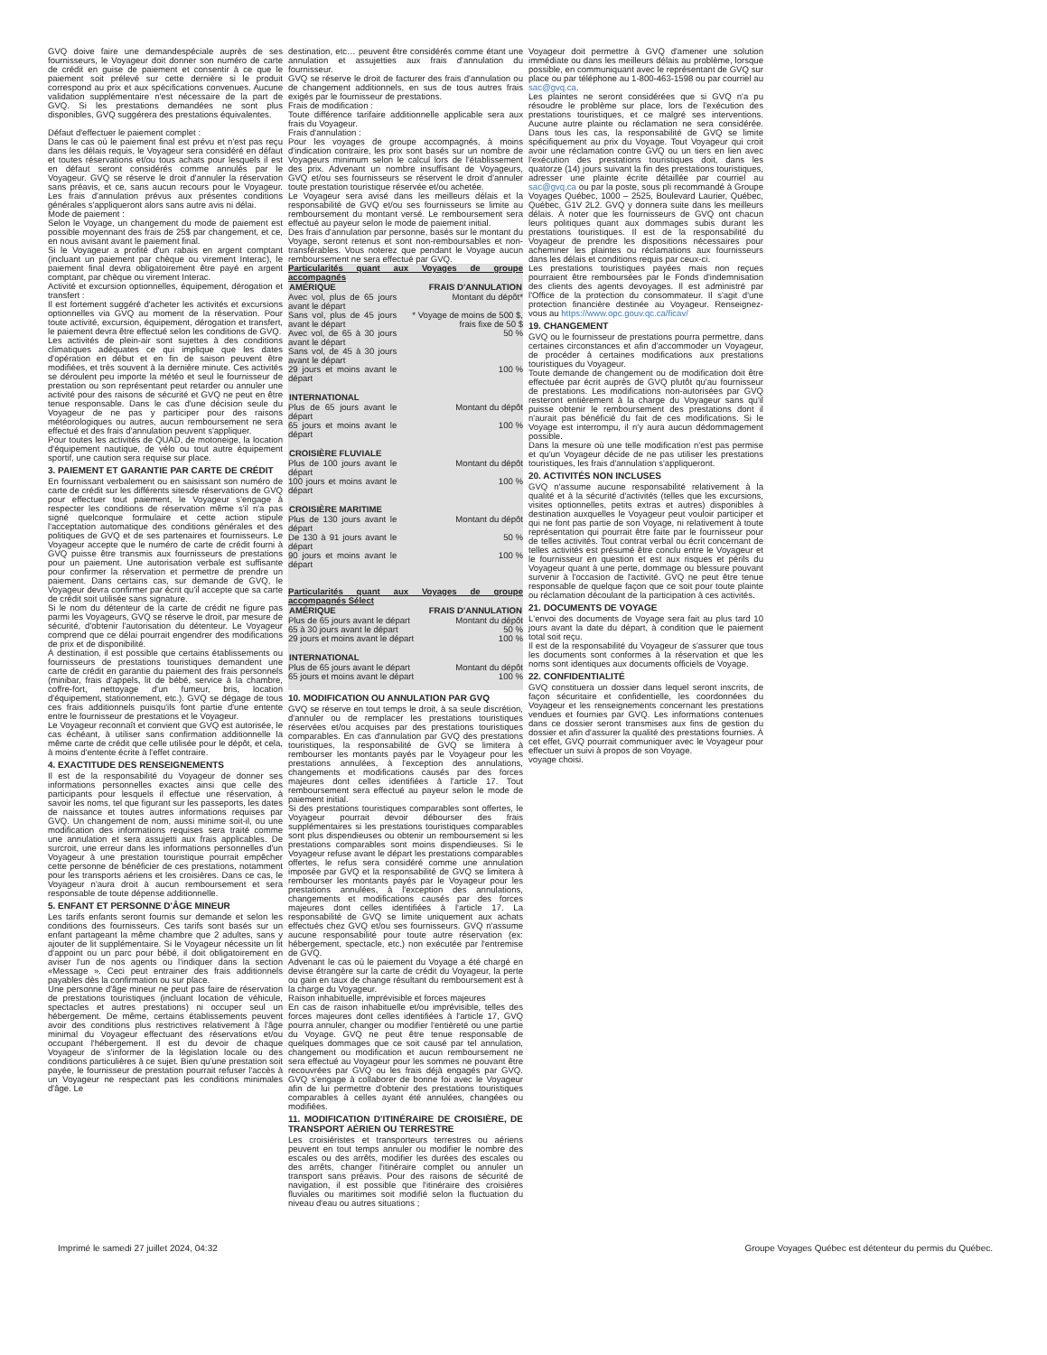GVQ doive faire une demandespéciale auprès de ses fournisseurs, le Voyageur doit donner son numéro de carte de crédit en guise de paiement et consentir à ce que le paiement soit prélevé sur cette dernière si le produit correspond au prix et aux spécifications convenues. Aucune validation supplémentaire n'est nécessaire de la part de GVQ. Si les prestations demandées ne sont plus disponibles, GVQ suggérera des prestations équivalentes.
Défaut d'effectuer le paiement complet :
Dans le cas où le paiement final est prévu et n'est pas reçu dans les délais requis, le Voyageur sera considéré en défaut et toutes réservations et/ou tous achats pour lesquels il est en défaut seront considérés comme annulés par le Voyageur. GVQ se réserve le droit d'annuler la réservation sans préavis, et ce, sans aucun recours pour le Voyageur. Les frais d'annulation prévus aux présentes conditions générales s'appliqueront alors sans autre avis ni délai.
Mode de paiement :
Selon le Voyage, un changement du mode de paiement est possible moyennant des frais de 25$ par changement, et ce, en nous avisant avant le paiement final.
Si le Voyageur a profité d'un rabais en argent comptant (incluant un paiement par chèque ou virement Interac), le paiement final devra obligatoirement être payé en argent comptant, par chèque ou virement Interac.
Activité et excursion optionnelles, équipement, dérogation et transfert :
Il est fortement suggéré d'acheter les activités et excursions optionnelles via GVQ au moment de la réservation. Pour toute activité, excursion, équipement, dérogation et transfert, le paiement devra être effectué selon les conditions de GVQ.
Les activités de plein-air sont sujettes à des conditions climatiques adéquates ce qui implique que les dates d'opération en début et en fin de saison peuvent être modifiées, et très souvent à la dernière minute. Ces activités se déroulent peu importe la météo et seul le fournisseur de prestation ou son représentant peut retarder ou annuler une activité pour des raisons de sécurité et GVQ ne peut en être tenue responsable. Dans le cas d'une décision seule du Voyageur de ne pas y participer pour des raisons météorologiques ou autres, aucun remboursement ne sera effectué et des frais d'annulation peuvent s'appliquer.
Pour toutes les activités de QUAD, de motoneige, la location d'équipement nautique, de vélo ou tout autre équipement sportif, une caution sera requise sur place.
3. PAIEMENT ET GARANTIE PAR CARTE DE CRÉDIT
En fournissant verbalement ou en saisissant son numéro de carte de crédit sur les différents sitesde réservations de GVQ pour effectuer tout paiement, le Voyageur s'engage à respecter les conditions de réservation même s'il n'a pas signé quelconque formulaire et cette action stipule l'acceptation automatique des conditions générales et des politiques de GVQ et de ses partenaires et fournisseurs. Le Voyageur accepte que le numéro de carte de crédit fourni à GVQ puisse être transmis aux fournisseurs de prestations pour un paiement. Une autorisation verbale est suffisante pour confirmer la réservation et permettre de prendre un paiement. Dans certains cas, sur demande de GVQ, le Voyageur devra confirmer par écrit qu'il accepte que sa carte de crédit soit utilisée sans signature.
Si le nom du détenteur de la carte de crédit ne figure pas parmi les Voyageurs, GVQ se réserve le droit, par mesure de sécurité, d'obtenir l'autorisation du détenteur. Le Voyageur comprend que ce délai pourrait engendrer des modifications de prix et de disponibilité.
À destination, il est possible que certains établissements ou fournisseurs de prestations touristiques demandent une carte de crédit en garantie du paiement des frais personnels (minibar, frais d'appels, lit de bébé, service à la chambre, coffre-fort, nettoyage d'un fumeur, bris, location d'équipement, stationnement, etc.). GVQ se dégage de tous ces frais additionnels puisqu'ils font partie d'une entente entre le fournisseur de prestations et le Voyageur.
Le Voyageur reconnaît et convient que GVQ est autorisée, le cas échéant, à utiliser sans confirmation additionnelle la même carte de crédit que celle utilisée pour le dépôt, et cela, à moins d'entente écrite à l'effet contraire.
4. EXACTITUDE DES RENSEIGNEMENTS
Il est de la responsabilité du Voyageur de donner ses informations personnelles exactes ainsi que celle des participants pour lesquels il effectue une réservation, à savoir les noms, tel que figurant sur les passeports, les dates de naissance et toutes autres informations requises par GVQ. Un changement de nom, aussi minime soit-il, ou une modification des informations requises sera traité comme une annulation et sera assujetti aux frais applicables. De surcroit, une erreur dans les informations personnelles d'un Voyageur à une prestation touristique pourrait empêcher cette personne de bénéficier de ces prestations, notamment pour les transports aériens et les croisières. Dans ce cas, le Voyageur n'aura droit à aucun remboursement et sera responsable de toute dépense additionnelle.
5. ENFANT ET PERSONNE D'ÂGE MINEUR
Les tarifs enfants seront fournis sur demande et selon les conditions des fournisseurs. Ces tarifs sont basés sur un enfant partageant la même chambre que 2 adultes, sans y ajouter de lit supplémentaire. Si le Voyageur nécessite un lit d'appoint ou un parc pour bébé, il doit obligatoirement en aviser l'un de nos agents ou l'indiquer dans la section «Message ». Ceci peut entrainer des frais additionnels payables dès la confirmation ou sur place.
Une personne d'âge mineur ne peut pas faire de réservation de prestations touristiques (incluant location de véhicule, spectacles et autres prestations) ni occuper seul un hébergement. De même, certains établissements peuvent avoir des conditions plus restrictives relativement à l'âge minimal du Voyageur effectuant des réservations et/ou occupant l'hébergement. Il est du devoir de chaque Voyageur de s'informer de la législation locale ou des conditions particulières à ce sujet. Bien qu'une prestation soit payée, le fournisseur de prestation pourrait refuser l'accès à un Voyageur ne respectant pas les conditions minimales d'âge. Le
destination, etc… peuvent être considérés comme étant une annulation et assujetties aux frais d'annulation du fournisseur.
GVQ se réserve le droit de facturer des frais d'annulation ou de changement additionnels, en sus de tous autres frais exigés par le fournisseur de prestations.
Frais de modification :
Toute différence tarifaire additionnelle applicable sera aux frais du Voyageur.
Frais d'annulation :
Pour les voyages de groupe accompagnés, à moins d'indication contraire, les prix sont basés sur un nombre de Voyageurs minimum selon le calcul lors de l'établissement des prix. Advenant un nombre insuffisant de Voyageurs, GVQ et/ou ses fournisseurs se réservent le droit d'annuler toute prestation touristique réservée et/ou achetée.
Le Voyageur sera avisé dans les meilleurs délais et la responsabilité de GVQ et/ou ses fournisseurs se limite au remboursement du montant versé. Le remboursement sera effectué au payeur selon le mode de paiement initial.
Des frais d'annulation par personne, basés sur le montant du Voyage, seront retenus et sont non-remboursables et non-transférables. Vous noterez que pendant le Voyage aucun remboursement ne sera effectué par GVQ.
Particularités quant aux Voyages de groupe accompagnés
| AMÉRIQUE | FRAIS D'ANNULATION |
| --- | --- |
| Avec vol, plus de 65 jours avant le départ | Montant du dépôt* |
| Sans vol, plus de 45 jours avant le départ | * Voyage de moins de 500 $, frais fixe de 50 $ |
| Avec vol, de 65 à 30 jours avant le départ | 50 % |
| Sans vol, de 45 à 30 jours avant le départ | |
| 29 jours et moins avant le départ | 100 % |
| INTERNATIONAL | |
| Plus de 65 jours avant le départ | Montant du dépôt |
| 65 jours et moins avant le départ | 100 % |
| CROISIÈRE FLUVIALE | |
| Plus de 100 jours avant le départ | Montant du dépôt |
| 100 jours et moins avant le départ | 100 % |
| CROISIÈRE MARITIME | |
| Plus de 130 jours avant le départ | Montant du dépôt |
| De 130 à 91 jours avant le départ | 50 % |
| 90 jours et moins avant le départ | 100 % |
Particularités quant aux Voyages de groupe accompagnés Sélect
| AMÉRIQUE | FRAIS D'ANNULATION |
| --- | --- |
| Plus de 65 jours avant le départ | Montant du dépôt |
| 65 à 30 jours avant le départ | 50 % |
| 29 jours et moins avant le départ | 100 % |
| INTERNATIONAL | |
| Plus de 65 jours avant le départ | Montant du dépôt |
| 65 jours et moins avant le départ | 100 % |
10. MODIFICATION OU ANNULATION PAR GVQ
GVQ se réserve en tout temps le droit, à sa seule discrétion, d'annuler ou de remplacer les prestations touristiques réservées et/ou acquises par des prestations touristiques comparables. En cas d'annulation par GVQ des prestations touristiques, la responsabilité de GVQ se limitera à rembourser les montants payés par le Voyageur pour les prestations annulées, à l'exception des annulations, changements et modifications causés par des forces majeures dont celles identifiées à l'article 17. Tout remboursement sera effectué au payeur selon le mode de paiement initial.
Si des prestations touristiques comparables sont offertes, le Voyageur pourrait devoir débourser des frais supplémentaires si les prestations touristiques comparables sont plus dispendieuses ou obtenir un remboursement si les prestations comparables sont moins dispendieuses. Si le Voyageur refuse avant le départ les prestations comparables offertes, le refus sera considéré comme une annulation imposée par GVQ et la responsabilité de GVQ se limitera à rembourser les montants payés par le Voyageur pour les prestations annulées, à l'exception des annulations, changements et modifications causés par des forces majeures dont celles identifiées à l'article 17. La responsabilité de GVQ se limite uniquement aux achats effectués chez GVQ et/ou ses fournisseurs. GVQ n'assume aucune responsabilité pour toute autre réservation (ex: hébergement, spectacle, etc.) non exécutée par l'entremise de GVQ.
Advenant le cas où le paiement du Voyage a été chargé en devise étrangère sur la carte de crédit du Voyageur, la perte ou gain en taux de change résultant du remboursement est à la charge du Voyageur.
Raison inhabituelle, imprévisible et forces majeures
En cas de raison inhabituelle et/ou imprévisible, telles des forces majeures dont celles identifiées à l'article 17, GVQ pourra annuler, changer ou modifier l'entièreté ou une partie du Voyage. GVQ ne peut être tenue responsable de quelques dommages que ce soit causé par tel annulation, changement ou modification et aucun remboursement ne sera effectué au Voyageur pour les sommes ne pouvant être recouvrées par GVQ ou les frais déjà engagés par GVQ. GVQ s'engage à collaborer de bonne foi avec le Voyageur afin de lui permettre d'obtenir des prestations touristiques comparables à celles ayant été annulées, changées ou modifiées.
11. MODIFICATION D'ITINÉRAIRE DE CROISIÈRE, DE TRANSPORT AÉRIEN OU TERRESTRE
Les croisiéristes et transporteurs terrestres ou aériens peuvent en tout temps annuler ou modifier le nombre des escales ou des arrêts, modifier les durées des escales ou des arrêts, changer l'itinéraire complet ou annuler un transport sans préavis. Pour des raisons de sécurité de navigation, il est possible que l'itinéraire des croisières fluviales ou maritimes soit modifié selon la fluctuation du niveau d'eau ou autres situations ;
Voyageur doit permettre à GVQ d'amener une solution immédiate ou dans les meilleurs délais au problème, lorsque possible, en communiquant avec le représentant de GVQ sur place ou par téléphone au 1-800-463-1598 ou par courriel au sac@gvq.ca.
Les plaintes ne seront considérées que si GVQ n'a pu résoudre le problème sur place, lors de l'exécution des prestations touristiques, et ce malgré ses interventions. Aucune autre plainte ou réclamation ne sera considérée. Dans tous les cas, la responsabilité de GVQ se limite spécifiquement au prix du Voyage. Tout Voyageur qui croit avoir une réclamation contre GVQ ou un tiers en lien avec l'exécution des prestations touristiques doit, dans les quatorze (14) jours suivant la fin des prestations touristiques, adresser une plainte écrite détaillée par courriel au sac@gvq.ca ou par la poste, sous pli recommandé à Groupe Voyages Québec, 1000 – 2525, Boulevard Laurier, Québec, Québec, G1V 2L2. GVQ y donnera suite dans les meilleurs délais. À noter que les fournisseurs de GVQ ont chacun leurs politiques quant aux dommages subis durant les prestations touristiques. Il est de la responsabilité du Voyageur de prendre les dispositions nécessaires pour acheminer les plaintes ou réclamations aux fournisseurs dans les délais et conditions requis par ceux-ci.
Les prestations touristiques payées mais non reçues pourraient être remboursées par le Fonds d'indemnisation des clients des agents devoyages. Il est administré par l'Office de la protection du consommateur. Il s'agit d'une protection financière destinée au Voyageur. Renseignez-vous au https://www.opc.gouv.qc.ca/ficav/
19. CHANGEMENT
GVQ ou le fournisseur de prestations pourra permettre, dans certaines circonstances et afin d'accommoder un Voyageur, de procéder à certaines modifications aux prestations touristiques du Voyageur.
Toute demande de changement ou de modification doit être effectuée par écrit auprès de GVQ plutôt qu'au fournisseur de prestations. Les modifications non-autorisées par GVQ resteront entièrement à la charge du Voyageur sans qu'il puisse obtenir le remboursement des prestations dont il n'aurait pas bénéficié du fait de ces modifications. Si le Voyage est interrompu, il n'y aura aucun dédommagement possible.
Dans la mesure où une telle modification n'est pas permise et qu'un Voyageur décide de ne pas utiliser les prestations touristiques, les frais d'annulation s'appliqueront.
20. ACTIVITÉS NON INCLUSES
GVQ n'assume aucune responsabilité relativement à la qualité et à la sécurité d'activités (telles que les excursions, visites optionnelles, petits extras et autres) disponibles à destination auxquelles le Voyageur peut vouloir participer et qui ne font pas partie de son Voyage, ni relativement à toute représentation qui pourrait être faite par le fournisseur pour de telles activités. Tout contrat verbal ou écrit concernant de telles activités est présumé être conclu entre le Voyageur et le fournisseur en question et est aux risques et périls du Voyageur quant à une perte, dommage ou blessure pouvant survenir à l'occasion de l'activité. GVQ ne peut être tenue responsable de quelque façon que ce soit pour toute plainte ou réclamation découlant de la participation à ces activités.
21. DOCUMENTS DE VOYAGE
L'envoi des documents de Voyage sera fait au plus tard 10 jours avant la date du départ, à condition que le paiement total soit reçu.
Il est de la responsabilité du Voyageur de s'assurer que tous les documents sont conformes à la réservation et que les noms sont identiques aux documents officiels de Voyage.
22. CONFIDENTIALITÉ
GVQ constituera un dossier dans lequel seront inscrits, de façon sécuritaire et confidentielle, les coordonnées du Voyageur et les renseignements concernant les prestations vendues et fournies par GVQ. Les informations contenues dans ce dossier seront transmises aux fins de gestion du dossier et afin d'assurer la qualité des prestations fournies. À cet effet, GVQ pourrait communiquer avec le Voyageur pour effectuer un suivi à propos de son Voyage.
voyage choisi.
Imprimé le samedi 27 juillet 2024, 04:32 Groupe Voyages Québec est détenteur du permis du Québec.